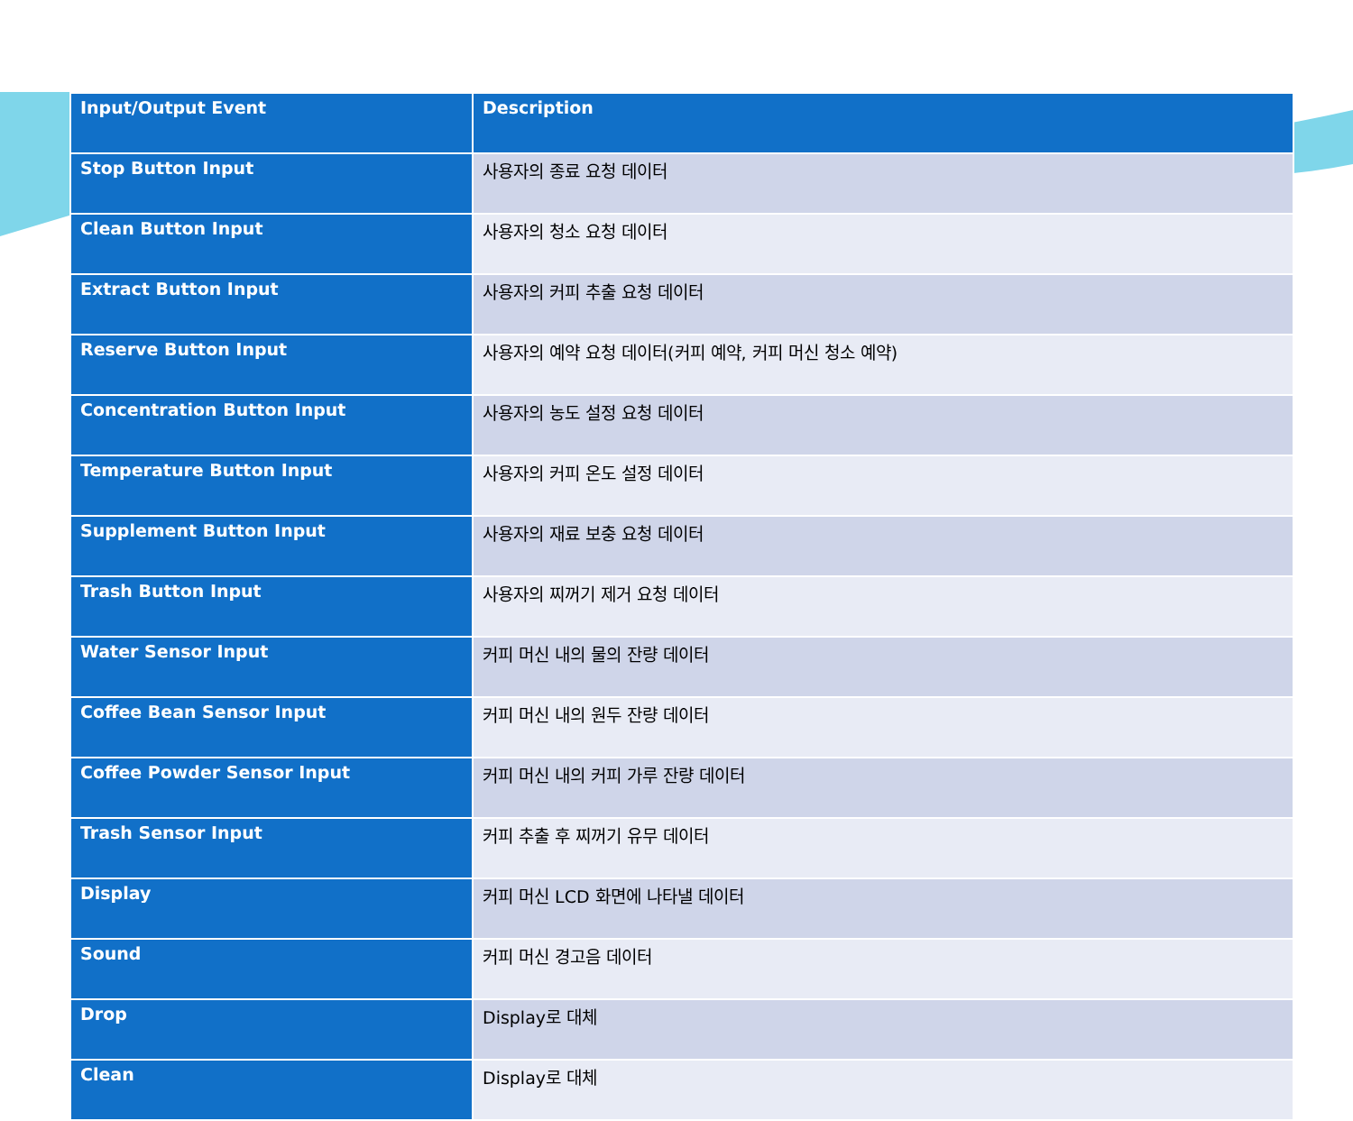| Input/Output Event | Description |
| --- | --- |
| Stop Button Input | 사용자의 종료 요청 데이터 |
| Clean Button Input | 사용자의 청소 요청 데이터 |
| Extract Button Input | 사용자의 커피 추출 요청 데이터 |
| Reserve Button Input | 사용자의 예약 요청 데이터(커피 예약, 커피 머신 청소 예약) |
| Concentration Button Input | 사용자의 농도 설정 요청 데이터 |
| Temperature Button Input | 사용자의 커피 온도 설정 데이터 |
| Supplement Button Input | 사용자의 재료 보충 요청 데이터 |
| Trash Button Input | 사용자의 찌꺼기 제거 요청 데이터 |
| Water Sensor Input | 커피 머신 내의 물의 잔량 데이터 |
| Coffee Bean Sensor Input | 커피 머신 내의 원두 잔량 데이터 |
| Coffee Powder Sensor Input | 커피 머신 내의 커피 가루 잔량 데이터 |
| Trash Sensor Input | 커피 추출 후 찌꺼기 유무 데이터 |
| Display | 커피 머신 LCD 화면에 나타낼 데이터 |
| Sound | 커피 머신 경고음 데이터 |
| Drop | Display로 대체 |
| Clean | Display로 대체 |